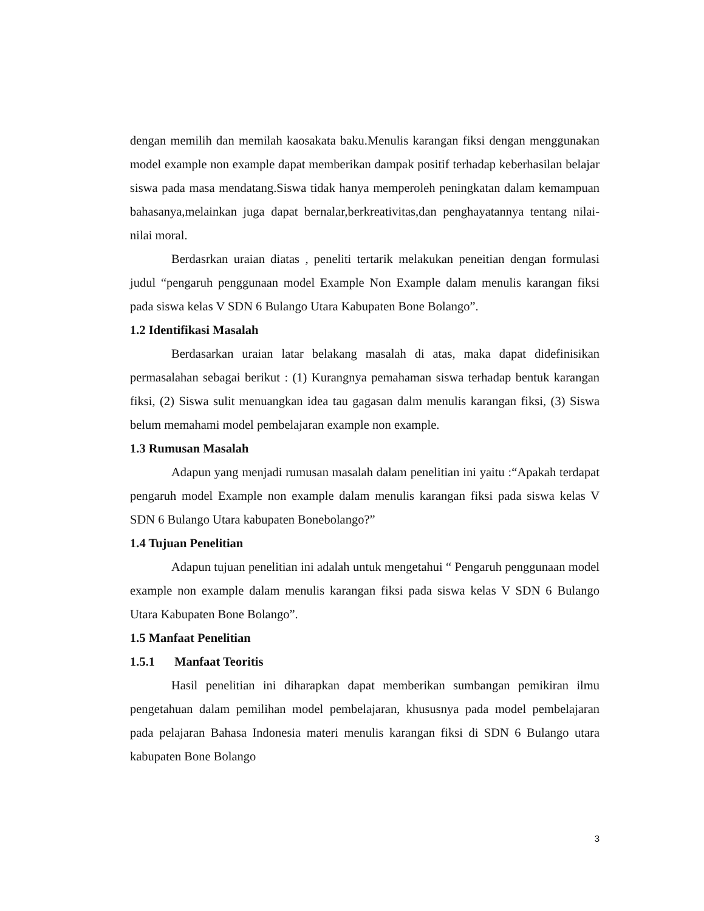dengan memilih dan memilah kaosakata baku.Menulis karangan fiksi dengan menggunakan model example non example dapat memberikan dampak positif terhadap keberhasilan belajar siswa pada masa mendatang.Siswa tidak hanya memperoleh peningkatan dalam kemampuan bahasanya,melainkan juga dapat bernalar,berkreativitas,dan penghayatannya tentang nilai-nilai moral.
Berdasrkan uraian diatas , peneliti tertarik melakukan peneitian dengan formulasi judul “pengaruh penggunaan model Example Non Example dalam menulis karangan fiksi pada siswa kelas V SDN 6 Bulango Utara Kabupaten Bone Bolango”.
1.2 Identifikasi Masalah
Berdasarkan uraian latar belakang masalah di atas, maka dapat didefinisikan permasalahan sebagai berikut : (1) Kurangnya pemahaman siswa terhadap bentuk karangan fiksi, (2) Siswa sulit menuangkan idea tau gagasan dalm menulis karangan fiksi, (3) Siswa belum memahami model pembelajaran example non example.
1.3 Rumusan Masalah
Adapun yang menjadi rumusan masalah dalam penelitian ini yaitu :“Apakah terdapat pengaruh model Example non example dalam menulis karangan fiksi pada siswa kelas V SDN 6 Bulango Utara kabupaten Bonebolango?”
1.4 Tujuan Penelitian
Adapun tujuan penelitian ini adalah untuk mengetahui “ Pengaruh penggunaan model example non example dalam menulis karangan fiksi pada siswa kelas V SDN 6 Bulango Utara Kabupaten Bone Bolango”.
1.5 Manfaat Penelitian
1.5.1 Manfaat Teoritis
Hasil penelitian ini diharapkan dapat memberikan sumbangan pemikiran ilmu pengetahuan dalam pemilihan model pembelajaran, khususnya pada model pembelajaran pada pelajaran Bahasa Indonesia materi menulis karangan fiksi di SDN 6 Bulango utara kabupaten Bone Bolango
3